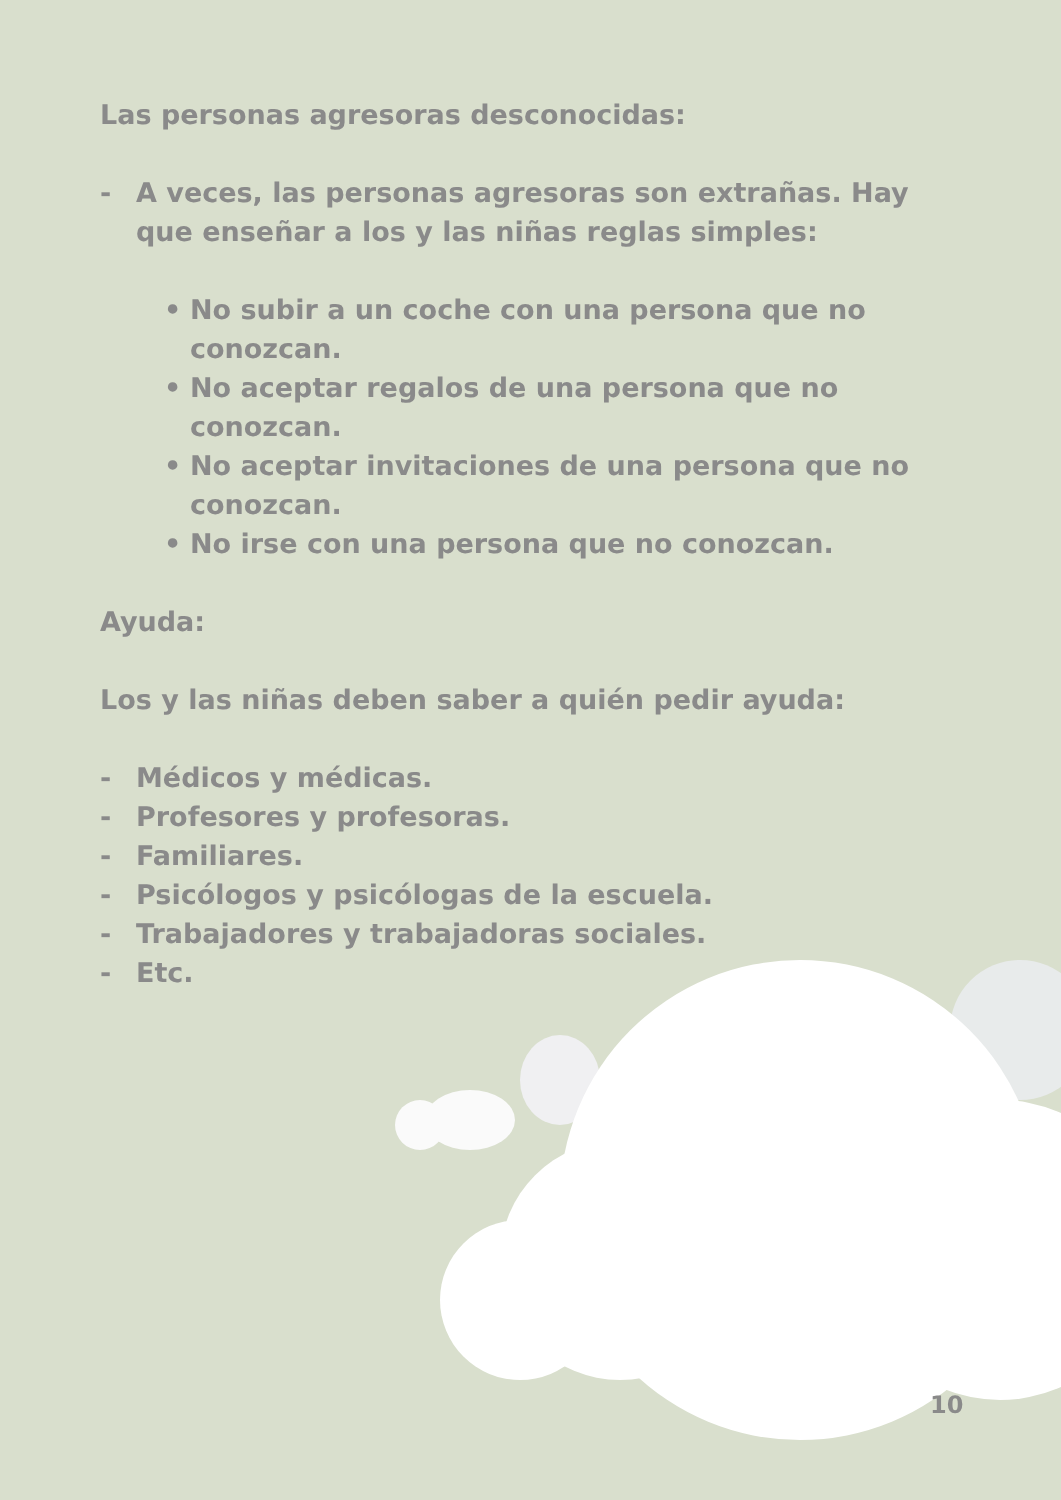Las personas agresoras desconocidas:
- A veces, las personas agresoras son extrañas. Hay que enseñar a los y las niñas reglas simples:
• No subir a un coche con una persona que no conozcan.
• No aceptar regalos de una persona que no conozcan.
• No aceptar invitaciones de una persona que no conozcan.
• No irse con una persona que no conozcan.
Ayuda:
Los y las niñas deben saber a quién pedir ayuda:
- Médicos y médicas.
- Profesores y profesoras.
- Familiares.
- Psicólogos y psicólogas de la escuela.
- Trabajadores y trabajadoras sociales.
- Etc.
10